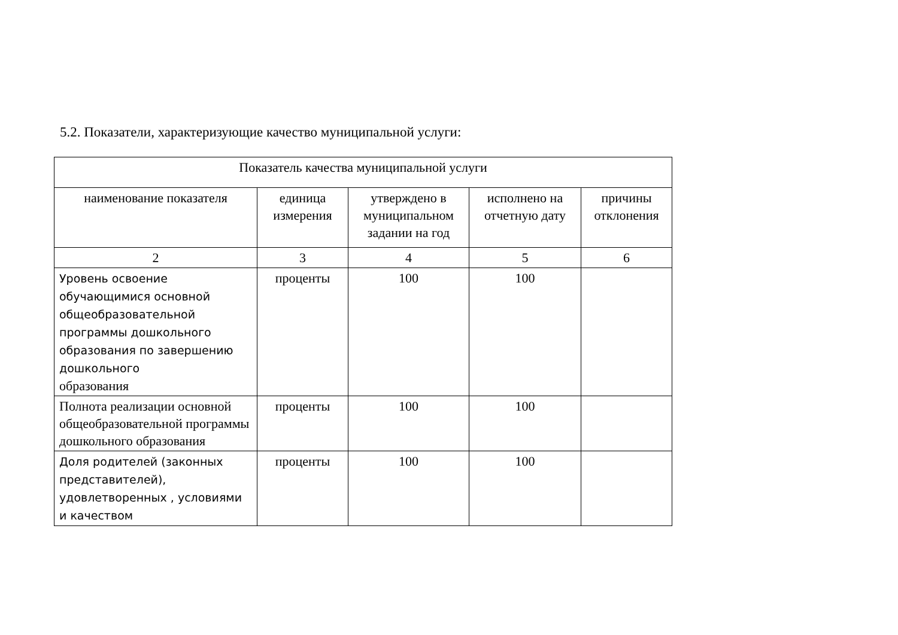5.2. Показатели, характеризующие качество муниципальной услуги:
| Показатель качества муниципальной услуги | | | | |
| --- | --- | --- | --- | --- |
| наименование показателя | единица измерения | утверждено в муниципальном задании на год | исполнено на отчетную дату | причины отклонения |
| 2 | 3 | 4 | 5 | 6 |
| Уровень освоение обучающимися основной общеобразовательной программы дошкольного образования по завершению дошкольного образования | проценты | 100 | 100 | |
| Полнота реализации основной общеобразовательной программы дошкольного образования | проценты | 100 | 100 | |
| Доля родителей (законных представителей), удовлетворенных , условиями и качеством | проценты | 100 | 100 | |